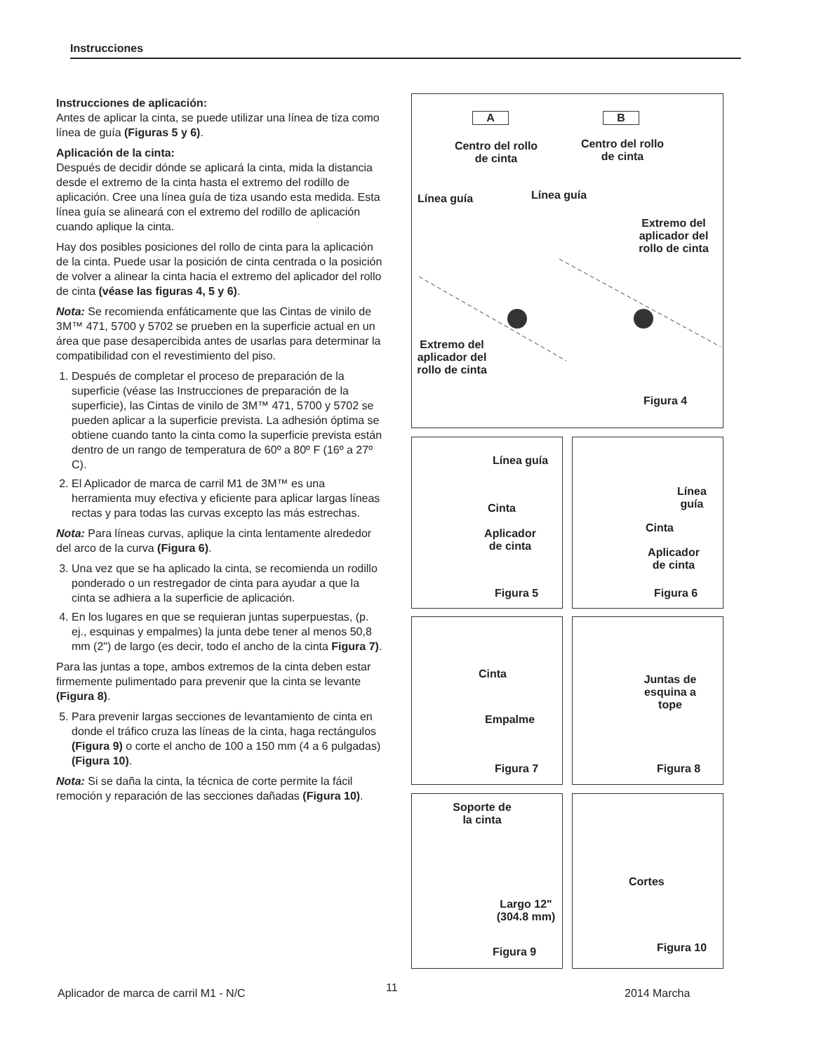Instrucciones
Instrucciones de aplicación:
Antes de aplicar la cinta, se puede utilizar una línea de tiza como línea de guía (Figuras 5 y 6).
Aplicación de la cinta:
Después de decidir dónde se aplicará la cinta, mida la distancia desde el extremo de la cinta hasta el extremo del rodillo de aplicación. Cree una línea guía de tiza usando esta medida. Esta línea guía se alineará con el extremo del rodillo de aplicación cuando aplique la cinta.
Hay dos posibles posiciones del rollo de cinta para la aplicación de la cinta. Puede usar la posición de cinta centrada o la posición de volver a alinear la cinta hacia el extremo del aplicador del rollo de cinta (véase las figuras 4, 5 y 6).
Nota: Se recomienda enfáticamente que las Cintas de vinilo de 3M™ 471, 5700 y 5702 se prueben en la superficie actual en un área que pase desapercibida antes de usarlas para determinar la compatibilidad con el revestimiento del piso.
1. Después de completar el proceso de preparación de la superficie (véase las Instrucciones de preparación de la superficie), las Cintas de vinilo de 3M™ 471, 5700 y 5702 se pueden aplicar a la superficie prevista. La adhesión óptima se obtiene cuando tanto la cinta como la superficie prevista están dentro de un rango de temperatura de 60º a 80º F (16º a 27º C).
2. El Aplicador de marca de carril M1 de 3M™ es una herramienta muy efectiva y eficiente para aplicar largas líneas rectas y para todas las curvas excepto las más estrechas.
Nota: Para líneas curvas, aplique la cinta lentamente alrededor del arco de la curva (Figura 6).
3. Una vez que se ha aplicado la cinta, se recomienda un rodillo ponderado o un restregador de cinta para ayudar a que la cinta se adhiera a la superficie de aplicación.
4. En los lugares en que se requieran juntas superpuestas, (p. ej., esquinas y empalmes) la junta debe tener al menos 50,8 mm (2") de largo (es decir, todo el ancho de la cinta Figura 7).
Para las juntas a tope, ambos extremos de la cinta deben estar firmemente pulimentado para prevenir que la cinta se levante (Figura 8).
5. Para prevenir largas secciones de levantamiento de cinta en donde el tráfico cruza las líneas de la cinta, haga rectángulos (Figura 9) o corte el ancho de 100 a 150 mm (4 a 6 pulgadas) (Figura 10).
Nota: Si se daña la cinta, la técnica de corte permite la fácil remoción y reparación de las secciones dañadas (Figura 10).
A B
Centro del rollo de cinta Centro del rollo de cinta
Línea guía Línea guía
Extremo del aplicador del rollo de cinta
Extremo del aplicador del rollo de cinta
Figura 4
Línea guía
Cinta
Aplicador de cinta
Figura 5
Línea guía
Cinta
Aplicador de cinta
Figura 6
Cinta
Empalme
Figura 7
Juntas de esquina a tope
Figura 8
Soporte de la cinta
Largo 12" (304.8 mm)
Figura 9
Cortes
Figura 10
Aplicador de marca de carril M1 - N/C
11 2014 Marcha